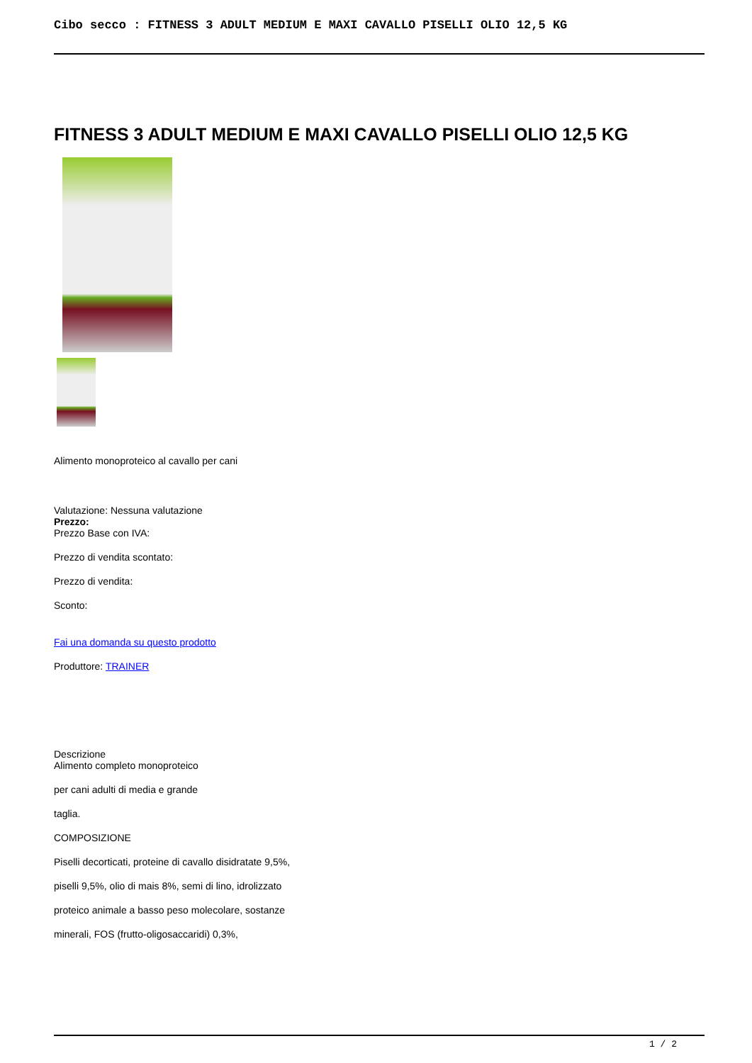Cibo secco : FITNESS 3 ADULT MEDIUM E MAXI CAVALLO PISELLI OLIO 12,5 KG
FITNESS 3 ADULT MEDIUM E MAXI CAVALLO PISELLI OLIO 12,5 KG
Alimento monoproteico al cavallo per cani
Valutazione: Nessuna valutazione
Prezzo:
Prezzo Base con IVA:
Prezzo di vendita scontato:
Prezzo di vendita:
Sconto:
Fai una domanda su questo prodotto
Produttore: TRAINER
Descrizione
Alimento completo monoproteico
per cani adulti di media e grande
taglia.
COMPOSIZIONE
Piselli decorticati, proteine di cavallo disidratate 9,5%,
piselli 9,5%, olio di mais 8%, semi di lino, idrolizzato
proteico animale a basso peso molecolare, sostanze
minerali, FOS (frutto-oligosaccaridi) 0,3%,
1 / 2